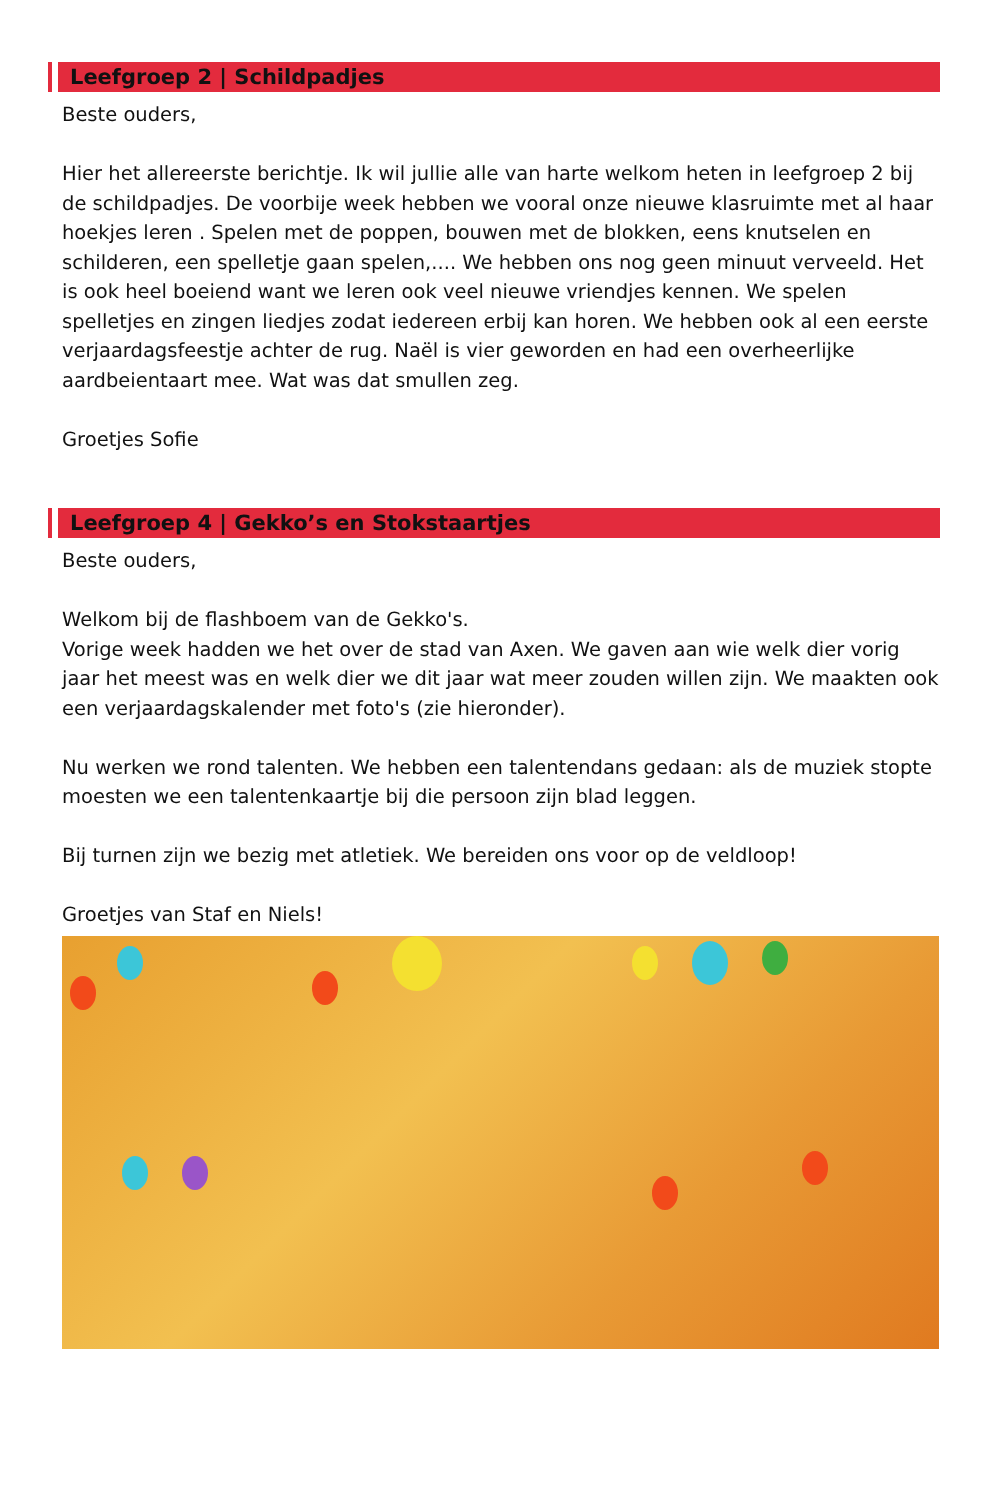Leefgroep 2 | Schildpadjes
Beste ouders,
Hier het allereerste berichtje. Ik wil jullie alle van harte welkom heten in leefgroep 2 bij de schildpadjes. De voorbije week hebben we vooral onze nieuwe klasruimte met al haar hoekjes leren . Spelen met de poppen, bouwen met de blokken, eens knutselen en schilderen, een spelletje gaan spelen,.... We hebben ons nog geen minuut verveeld. Het is ook heel boeiend want we leren ook veel nieuwe vriendjes kennen. We spelen spelletjes en zingen liedjes zodat iedereen erbij kan horen. We hebben ook al een eerste verjaardagsfeestje achter de rug. Naël is vier geworden en had een overheerlijke aardbeientaart mee. Wat was dat smullen zeg.
Groetjes Sofie
Leefgroep 4 | Gekko’s en Stokstaartjes
Beste ouders,
Welkom bij de flashboem van de Gekko's.
Vorige week hadden we het over de stad van Axen. We gaven aan wie welk dier vorig jaar het meest was en welk dier we dit jaar wat meer zouden willen zijn. We maakten ook een verjaardagskalender met foto's (zie hieronder).
Nu werken we rond talenten. We hebben een talentendans gedaan: als de muziek stopte moesten we een talentenkaartje bij die persoon zijn blad leggen.
Bij turnen zijn we bezig met atletiek. We bereiden ons voor op de veldloop!
Groetjes van Staf en Niels!